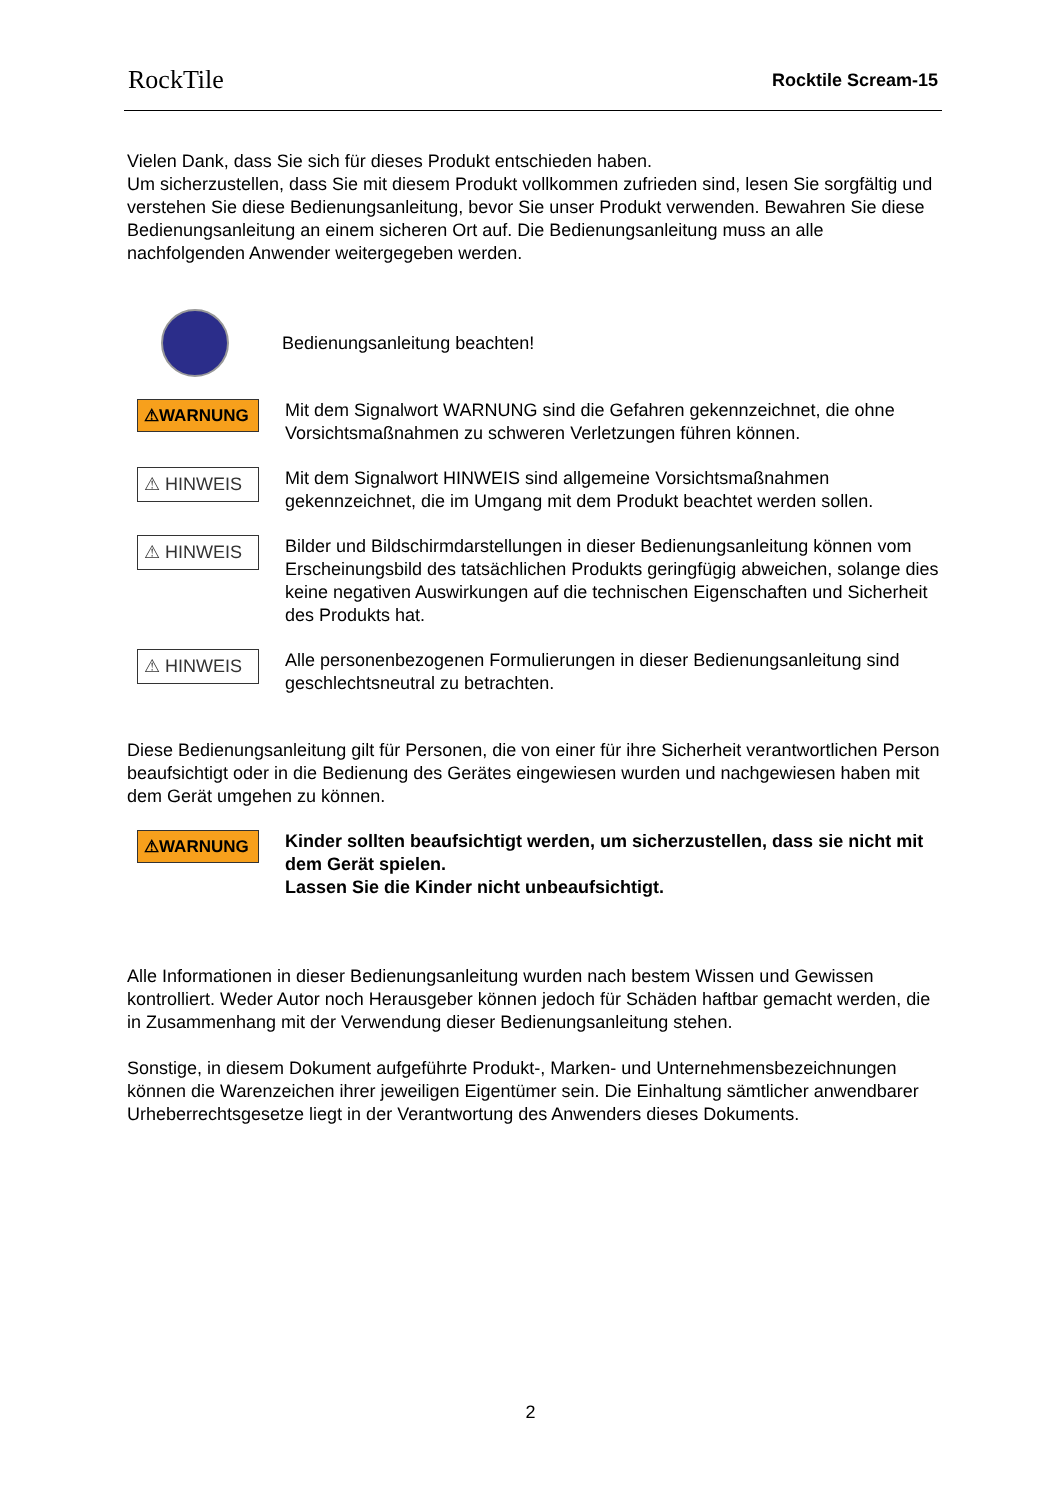RockTile Rocktile Scream-15
Vielen Dank, dass Sie sich für dieses Produkt entschieden haben.
Um sicherzustellen, dass Sie mit diesem Produkt vollkommen zufrieden sind, lesen Sie sorgfältig und verstehen Sie diese Bedienungsanleitung, bevor Sie unser Produkt verwenden. Bewahren Sie diese Bedienungsanleitung an einem sicheren Ort auf. Die Bedienungsanleitung muss an alle nachfolgenden Anwender weitergegeben werden.
Bedienungsanleitung beachten!
⚠WARNUNG
Mit dem Signalwort WARNUNG sind die Gefahren gekennzeichnet, die ohne Vorsichtsmaßnahmen zu schweren Verletzungen führen können.
⚠ HINWEIS
Mit dem Signalwort HINWEIS sind allgemeine Vorsichtsmaßnahmen gekennzeichnet, die im Umgang mit dem Produkt beachtet werden sollen.
⚠ HINWEIS
Bilder und Bildschirmdarstellungen in dieser Bedienungsanleitung können vom Erscheinungsbild des tatsächlichen Produkts geringfügig abweichen, solange dies keine negativen Auswirkungen auf die technischen Eigenschaften und Sicherheit des Produkts hat.
⚠ HINWEIS
Alle personenbezogenen Formulierungen in dieser Bedienungsanleitung sind geschlechtsneutral zu betrachten.
Diese Bedienungsanleitung gilt für Personen, die von einer für ihre Sicherheit verantwortlichen Person beaufsichtigt oder in die Bedienung des Gerätes eingewiesen wurden und nachgewiesen haben mit dem Gerät umgehen zu können.
⚠WARNUNG
Kinder sollten beaufsichtigt werden, um sicherzustellen, dass sie nicht mit dem Gerät spielen.
Lassen Sie die Kinder nicht unbeaufsichtigt.
Alle Informationen in dieser Bedienungsanleitung wurden nach bestem Wissen und Gewissen kontrolliert. Weder Autor noch Herausgeber können jedoch für Schäden haftbar gemacht werden, die in Zusammenhang mit der Verwendung dieser Bedienungsanleitung stehen.
Sonstige, in diesem Dokument aufgeführte Produkt-, Marken- und Unternehmensbezeichnungen können die Warenzeichen ihrer jeweiligen Eigentümer sein. Die Einhaltung sämtlicher anwendbarer Urheberrechtsgesetze liegt in der Verantwortung des Anwenders dieses Dokuments.
2